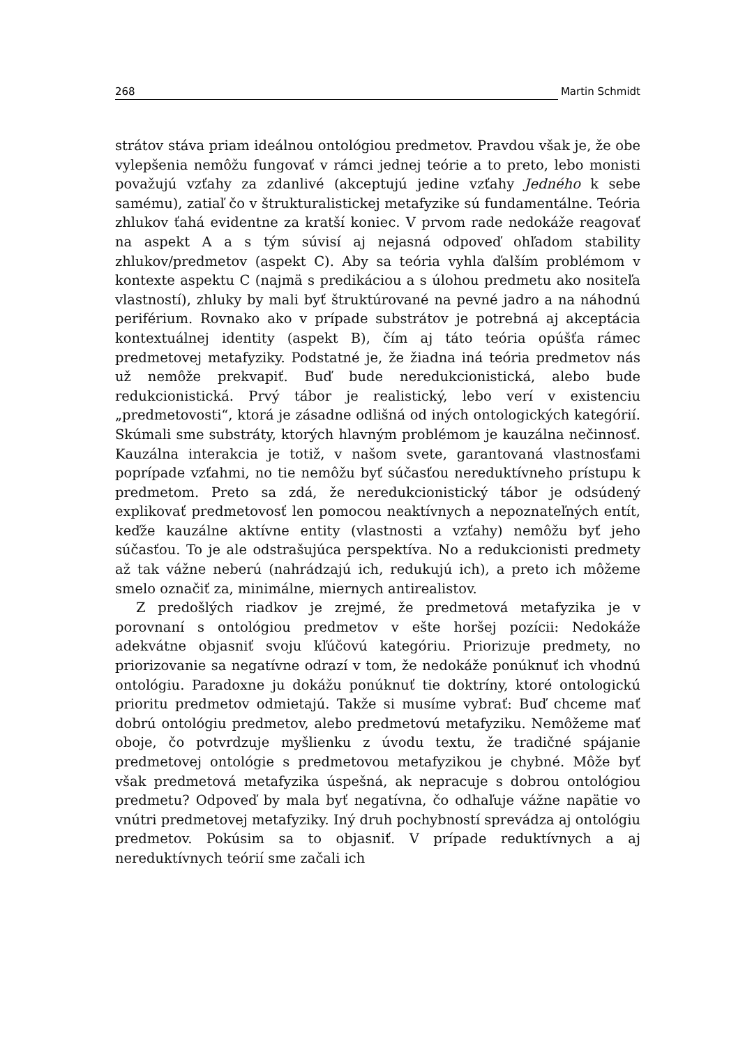268 Martin Schmidt
strátov stáva priam ideálnou ontológiou predmetov. Pravdou však je, že obe vylepšenia nemôžu fungovať v rámci jednej teórie a to preto, lebo monisti považujú vzťahy za zdanlivé (akceptujú jedine vzťahy Jedného k sebe samému), zatiaľ čo v štrukturalistickej metafyzike sú fundamentálne. Teória zhlukov ťahá evidentne za kratší koniec. V prvom rade nedokáže reagovať na aspekt A a s tým súvisí aj nejasná odpoveď ohľadom stability zhlukov/predmetov (aspekt C). Aby sa teória vyhla ďalším problémom v kontexte aspektu C (najmä s predikáciou a s úlohou predmetu ako nositeľa vlastností), zhluky by mali byť štruktúrované na pevné jadro a na náhodnú periférium. Rovnako ako v prípade substrátov je potrebná aj akceptácia kontextuálnej identity (aspekt B), čím aj táto teória opúšťa rámec predmetovej metafyziky. Podstatné je, že žiadna iná teória predmetov nás už nemôže prekvapiť. Buď bude neredukcionistická, alebo bude redukcionistická. Prvý tábor je realistický, lebo verí v existenciu „predmetovosti“, ktorá je zásadne odlišná od iných ontologických kategórií. Skúmali sme substráty, ktorých hlavným problémom je kauzálna nečinnosť. Kauzálna interakcia je totiž, v našom svete, garantovaná vlastnosťami poprípade vzťahmi, no tie nemôžu byť súčasťou nereduktívneho prístupu k predmetom. Preto sa zdá, že neredukcionistický tábor je odsúdený explikovať predmetovosť len pomocou neaktívnych a nepoznateľných entít, keďže kauzálne aktívne entity (vlastnosti a vzťahy) nemôžu byť jeho súčasťou. To je ale odstrašujúca perspektíva. No a redukcionisti predmety až tak vážne neberú (nahrádzajú ich, redukujú ich), a preto ich môžeme smelo označiť za, minimálne, miernych antirealistov.
Z predošlých riadkov je zrejmé, že predmetová metafyzika je v porovnaní s ontológiou predmetov v ešte horšej pozícii: Nedokáže adekvátne objasniť svoju kľúčovú kategóriu. Priorizuje predmety, no priorizovanie sa negatívne odrazí v tom, že nedokáže ponúknuť ich vhodnú ontológiu. Paradoxne ju dokážu ponúknuť tie doktríny, ktoré ontologickú prioritu predmetov odmietajú. Takže si musíme vybrať: Buď chceme mať dobrú ontológiu predmetov, alebo predmetovú metafyziku. Nemôžeme mať oboje, čo potvrdzuje myšlienku z úvodu textu, že tradičné spájanie predmetovej ontológie s predmetovou metafyzikou je chybné. Môže byť však predmetová metafyzika úspešná, ak nepracuje s dobrou ontológiou predmetu? Odpoveď by mala byť negatívna, čo odhaľuje vážne napätie vo vnútri predmetovej metafyziky. Iný druh pochybností sprevádza aj ontológiu predmetov. Pokúsim sa to objasniť. V prípade reduktívnych a aj nereduktívnych teórií sme začali ich